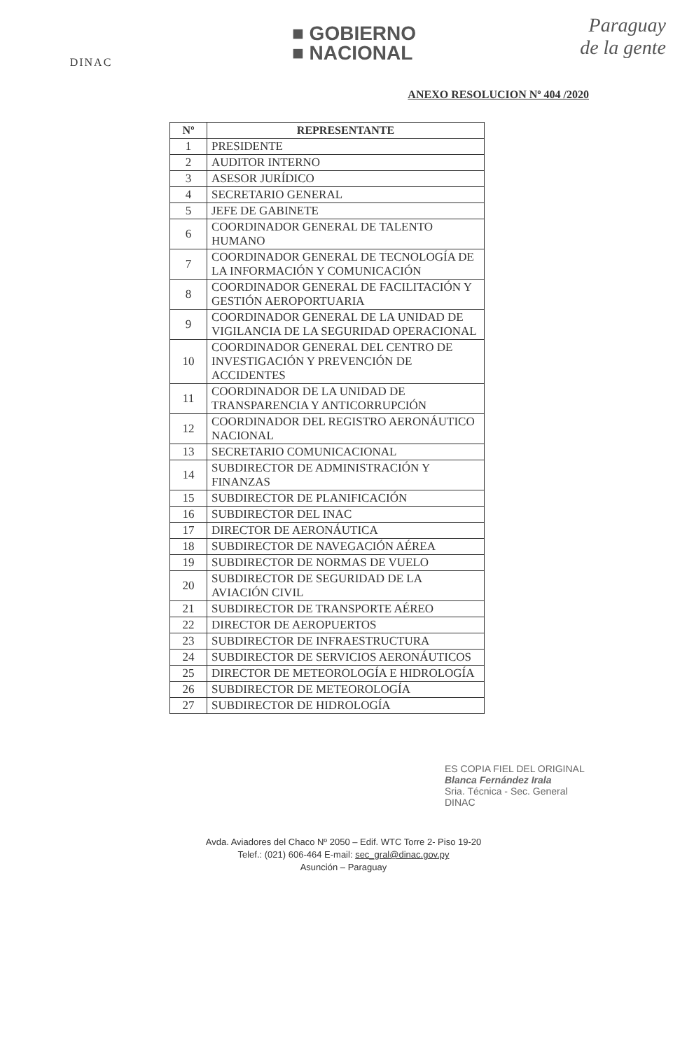DINAC
■ GOBIERNO
■ NACIONAL
Paraguay
de la gente
ANEXO RESOLUCION Nº 404 /2020
| Nº | REPRESENTANTE |
| --- | --- |
| 1 | PRESIDENTE |
| 2 | AUDITOR INTERNO |
| 3 | ASESOR JURÍDICO |
| 4 | SECRETARIO GENERAL |
| 5 | JEFE DE GABINETE |
| 6 | COORDINADOR GENERAL DE TALENTO HUMANO |
| 7 | COORDINADOR GENERAL DE TECNOLOGÍA DE LA INFORMACIÓN Y COMUNICACIÓN |
| 8 | COORDINADOR GENERAL DE FACILITACIÓN Y GESTIÓN AEROPORTUARIA |
| 9 | COORDINADOR GENERAL DE LA UNIDAD DE VIGILANCIA DE LA SEGURIDAD OPERACIONAL |
| 10 | COORDINADOR GENERAL DEL CENTRO DE INVESTIGACIÓN Y PREVENCIÓN DE ACCIDENTES |
| 11 | COORDINADOR DE LA UNIDAD DE TRANSPARENCIA Y ANTICORRUPCIÓN |
| 12 | COORDINADOR DEL REGISTRO AERONÁUTICO NACIONAL |
| 13 | SECRETARIO COMUNICACIONAL |
| 14 | SUBDIRECTOR DE ADMINISTRACIÓN Y FINANZAS |
| 15 | SUBDIRECTOR DE PLANIFICACIÓN |
| 16 | SUBDIRECTOR DEL INAC |
| 17 | DIRECTOR DE AERONÁUTICA |
| 18 | SUBDIRECTOR DE NAVEGACIÓN AÉREA |
| 19 | SUBDIRECTOR DE NORMAS DE VUELO |
| 20 | SUBDIRECTOR DE SEGURIDAD DE LA AVIACIÓN CIVIL |
| 21 | SUBDIRECTOR DE TRANSPORTE AÉREO |
| 22 | DIRECTOR DE AEROPUERTOS |
| 23 | SUBDIRECTOR DE INFRAESTRUCTURA |
| 24 | SUBDIRECTOR DE SERVICIOS AERONÁUTICOS |
| 25 | DIRECTOR DE METEOROLOGÍA E HIDROLOGÍA |
| 26 | SUBDIRECTOR DE METEOROLOGÍA |
| 27 | SUBDIRECTOR DE HIDROLOGÍA |
ES COPIA FIEL DEL ORIGINAL
Blanca Fernández Irala
Sria. Técnica - Sec. General
DINAC
Avda. Aviadores del Chaco Nº 2050 – Edif. WTC Torre 2- Piso 19-20
Telef.: (021) 606-464 E-mail: sec_gral@dinac.gov.py
Asunción – Paraguay